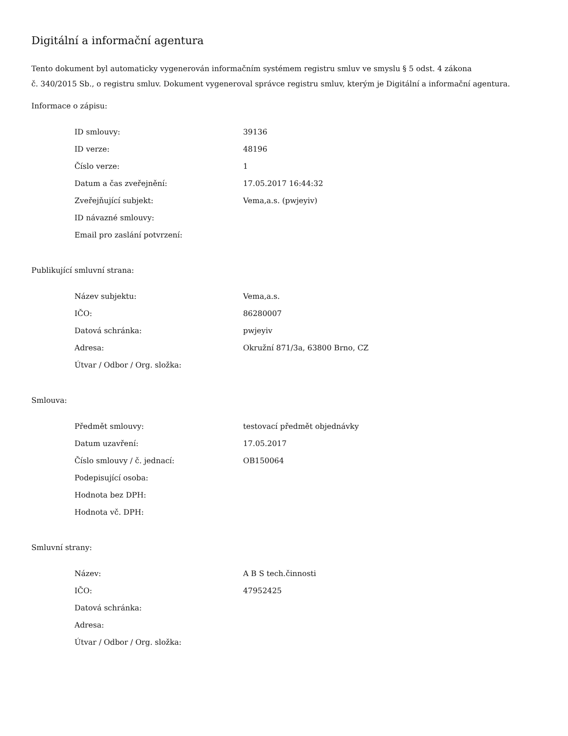Digitální a informační agentura
Tento dokument byl automaticky vygenerován informačním systémem registru smluv ve smyslu § 5 odst. 4 zákona
č. 340/2015 Sb., o registru smluv. Dokument vygeneroval správce registru smluv, kterým je Digitální a informační agentura.
Informace o zápisu:
| ID smlouvy: | 39136 |
| ID verze: | 48196 |
| Číslo verze: | 1 |
| Datum a čas zveřejnění: | 17.05.2017 16:44:32 |
| Zveřejňující subjekt: | Vema,a.s. (pwjeyiv) |
| ID návazné smlouvy: | |
| Email pro zaslání potvrzení: | |
Publikující smluvní strana:
| Název subjektu: | Vema,a.s. |
| IČO: | 86280007 |
| Datová schránka: | pwjeyiv |
| Adresa: | Okružní 871/3a, 63800 Brno, CZ |
| Útvar / Odbor / Org. složka: | |
Smlouva:
| Předmět smlouvy: | testovací předmět objednávky |
| Datum uzavření: | 17.05.2017 |
| Číslo smlouvy / č. jednací: | OB150064 |
| Podepisující osoba: | |
| Hodnota bez DPH: | |
| Hodnota vč. DPH: | |
Smluvní strany:
| Název: | A B S tech.činnosti |
| IČO: | 47952425 |
| Datová schránka: | |
| Adresa: | |
| Útvar / Odbor / Org. složka: | |